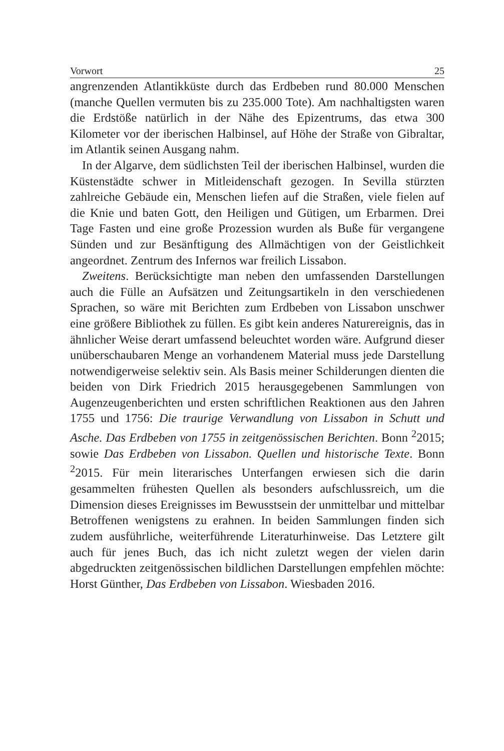Vorwort 25
angrenzenden Atlantikküste durch das Erdbeben rund 80.000 Menschen (manche Quellen vermuten bis zu 235.000 Tote). Am nachhaltigsten waren die Erdstöße natürlich in der Nähe des Epizentrums, das etwa 300 Kilometer vor der iberischen Halbinsel, auf Höhe der Straße von Gibraltar, im Atlantik seinen Ausgang nahm.
In der Algarve, dem südlichsten Teil der iberischen Halbinsel, wurden die Küstenstädte schwer in Mitleidenschaft gezogen. In Sevilla stürzten zahlreiche Gebäude ein, Menschen liefen auf die Straßen, viele fielen auf die Knie und baten Gott, den Heiligen und Gütigen, um Erbarmen. Drei Tage Fasten und eine große Prozession wurden als Buße für vergangene Sünden und zur Besänftigung des Allmächtigen von der Geistlichkeit angeordnet. Zentrum des Infernos war freilich Lissabon.
Zweitens. Berücksichtigte man neben den umfassenden Darstellungen auch die Fülle an Aufsätzen und Zeitungsartikeln in den verschiedenen Sprachen, so wäre mit Berichten zum Erdbeben von Lissabon unschwer eine größere Bibliothek zu füllen. Es gibt kein anderes Naturereignis, das in ähnlicher Weise derart umfassend beleuchtet worden wäre. Aufgrund dieser unüberschaubaren Menge an vorhandenem Material muss jede Darstellung notwendigerweise selektiv sein. Als Basis meiner Schilderungen dienten die beiden von Dirk Friedrich 2015 herausgegebenen Sammlungen von Augenzeugenberichten und ersten schriftlichen Reaktionen aus den Jahren 1755 und 1756: Die traurige Verwandlung von Lissabon in Schutt und Asche. Das Erdbeben von 1755 in zeitgenössischen Berichten. Bonn <sup>2</sup>2015; sowie Das Erdbeben von Lissabon. Quellen und historische Texte. Bonn <sup>2</sup>2015. Für mein literarisches Unterfangen erwiesen sich die darin gesammelten frühesten Quellen als besonders aufschlussreich, um die Dimension dieses Ereignisses im Bewusstsein der unmittelbar und mittelbar Betroffenen wenigstens zu erahnen. In beiden Sammlungen finden sich zudem ausführliche, weiterführende Literaturhinweise. Das Letztere gilt auch für jenes Buch, das ich nicht zuletzt wegen der vielen darin abgedruckten zeitgenössischen bildlichen Darstellungen empfehlen möchte: Horst Günther, Das Erdbeben von Lissabon. Wiesbaden 2016.